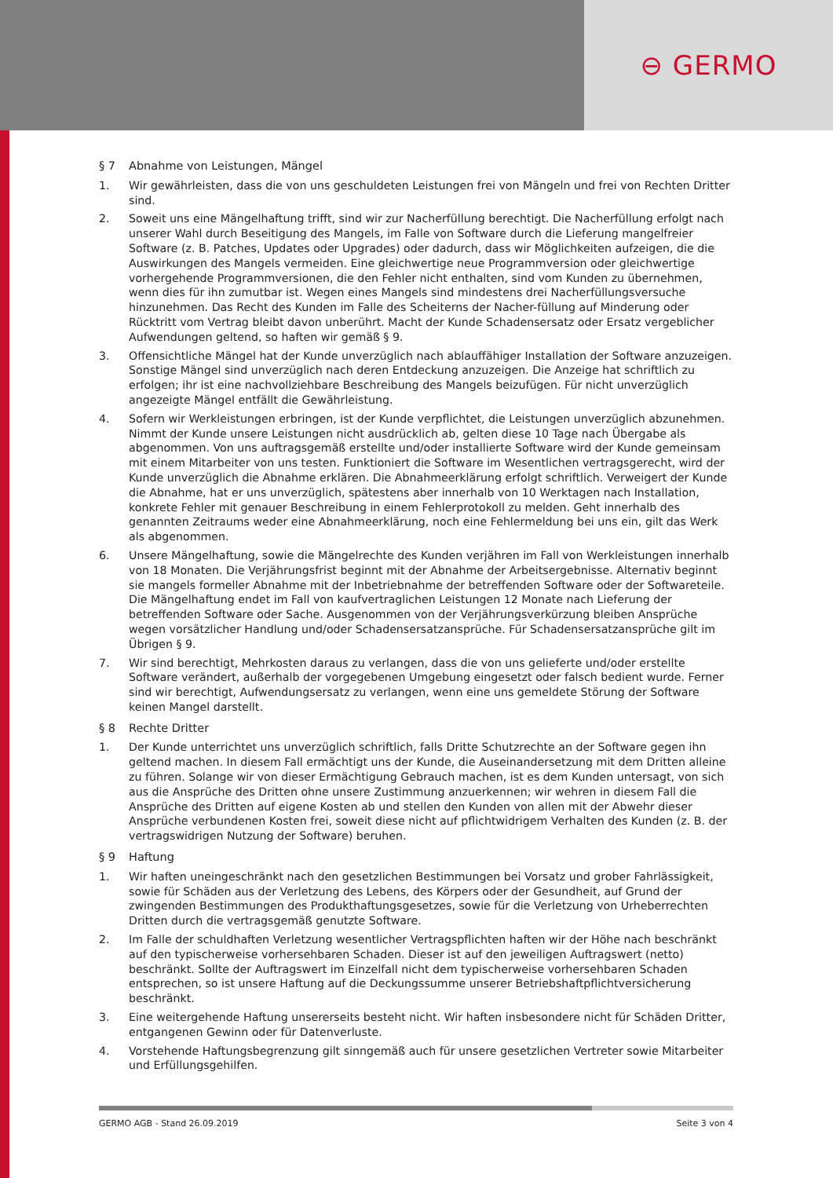⊖ GERMO
§ 7 Abnahme von Leistungen, Mängel
1. Wir gewährleisten, dass die von uns geschuldeten Leistungen frei von Mängeln und frei von Rechten Dritter sind.
2. Soweit uns eine Mängelhaftung trifft, sind wir zur Nacherfüllung berechtigt. Die Nacherfüllung erfolgt nach unserer Wahl durch Beseitigung des Mangels, im Falle von Software durch die Lieferung mangelfreier Software (z. B. Patches, Updates oder Upgrades) oder dadurch, dass wir Möglichkeiten aufzeigen, die die Auswirkungen des Mangels vermeiden. Eine gleichwertige neue Programmversion oder gleichwertige vorhergehende Programmversionen, die den Fehler nicht enthalten, sind vom Kunden zu übernehmen, wenn dies für ihn zumutbar ist. Wegen eines Mangels sind mindestens drei Nacherfüllungsversuche hinzunehmen. Das Recht des Kunden im Falle des Scheiterns der Nacher-füllung auf Minderung oder Rücktritt vom Vertrag bleibt davon unberührt. Macht der Kunde Schadensersatz oder Ersatz vergeblicher Aufwendungen geltend, so haften wir gemäß § 9.
3. Offensichtliche Mängel hat der Kunde unverzüglich nach ablauffähiger Installation der Software anzuzeigen. Sonstige Mängel sind unverzüglich nach deren Entdeckung anzuzeigen. Die Anzeige hat schriftlich zu erfolgen; ihr ist eine nachvollziehbare Beschreibung des Mangels beizufügen. Für nicht unverzüglich angezeigte Mängel entfällt die Gewährleistung.
4. Sofern wir Werkleistungen erbringen, ist der Kunde verpflichtet, die Leistungen unverzüglich abzunehmen.
Nimmt der Kunde unsere Leistungen nicht ausdrücklich ab, gelten diese 10 Tage nach Übergabe als abgenommen. Von uns auftragsgemäß erstellte und/oder installierte Software wird der Kunde gemeinsam mit einem Mitarbeiter von uns testen. Funktioniert die Software im Wesentlichen vertragsgerecht, wird der Kunde unverzüglich die Abnahme erklären. Die Abnahmeerklärung erfolgt schriftlich. Verweigert der Kunde die Abnahme, hat er uns unverzüglich, spätestens aber innerhalb von 10 Werktagen nach Installation, konkrete Fehler mit genauer Beschreibung in einem Fehlerprotokoll zu melden. Geht innerhalb des genannten Zeitraums weder eine Abnahmeerklärung, noch eine Fehlermeldung bei uns ein, gilt das Werk als abgenommen.
6. Unsere Mängelhaftung, sowie die Mängelrechte des Kunden verjähren im Fall von Werkleistungen innerhalb von 18 Monaten. Die Verjährungsfrist beginnt mit der Abnahme der Arbeitsergebnisse. Alternativ beginnt sie mangels formeller Abnahme mit der Inbetriebnahme der betreffenden Software oder der Softwareteile. Die Mängelhaftung endet im Fall von kaufvertraglichen Leistungen 12 Monate nach Lieferung der betreffenden Software oder Sache. Ausgenommen von der Verjährungsverkürzung bleiben Ansprüche wegen vorsätzlicher Handlung und/oder Schadensersatzansprüche. Für Schadensersatzansprüche gilt im Übrigen § 9.
7. Wir sind berechtigt, Mehrkosten daraus zu verlangen, dass die von uns gelieferte und/oder erstellte Software verändert, außerhalb der vorgegebenen Umgebung eingesetzt oder falsch bedient wurde. Ferner sind wir berechtigt, Aufwendungsersatz zu verlangen, wenn eine uns gemeldete Störung der Software keinen Mangel darstellt.
§ 8 Rechte Dritter
1. Der Kunde unterrichtet uns unverzüglich schriftlich, falls Dritte Schutzrechte an der Software gegen ihn geltend machen. In diesem Fall ermächtigt uns der Kunde, die Auseinandersetzung mit dem Dritten alleine zu führen. Solange wir von dieser Ermächtigung Gebrauch machen, ist es dem Kunden untersagt, von sich aus die Ansprüche des Dritten ohne unsere Zustimmung anzuerkennen; wir wehren in diesem Fall die Ansprüche des Dritten auf eigene Kosten ab und stellen den Kunden von allen mit der Abwehr dieser Ansprüche verbundenen Kosten frei, soweit diese nicht auf pflichtwidrigem Verhalten des Kunden (z. B. der vertragswidrigen Nutzung der Software) beruhen.
§ 9 Haftung
1. Wir haften uneingeschränkt nach den gesetzlichen Bestimmungen bei Vorsatz und grober Fahrlässigkeit, sowie für Schäden aus der Verletzung des Lebens, des Körpers oder der Gesundheit, auf Grund der zwingenden Bestimmungen des Produkthaftungsgesetzes, sowie für die Verletzung von Urheberrechten Dritten durch die vertragsgemäß genutzte Software.
2. Im Falle der schuldhaften Verletzung wesentlicher Vertragspflichten haften wir der Höhe nach beschränkt auf den typischerweise vorhersehbaren Schaden. Dieser ist auf den jeweiligen Auftragswert (netto) beschränkt. Sollte der Auftragswert im Einzelfall nicht dem typischerweise vorhersehbaren Schaden entsprechen, so ist unsere Haftung auf die Deckungssumme unserer Betriebshaftpflichtversicherung beschränkt.
3. Eine weitergehende Haftung unsererseits besteht nicht. Wir haften insbesondere nicht für Schäden Dritter, entgangenen Gewinn oder für Datenverluste.
4. Vorstehende Haftungsbegrenzung gilt sinngemäß auch für unsere gesetzlichen Vertreter sowie Mitarbeiter und Erfüllungsgehilfen.
GERMO AGB - Stand 26.09.2019 Seite 3 von 4